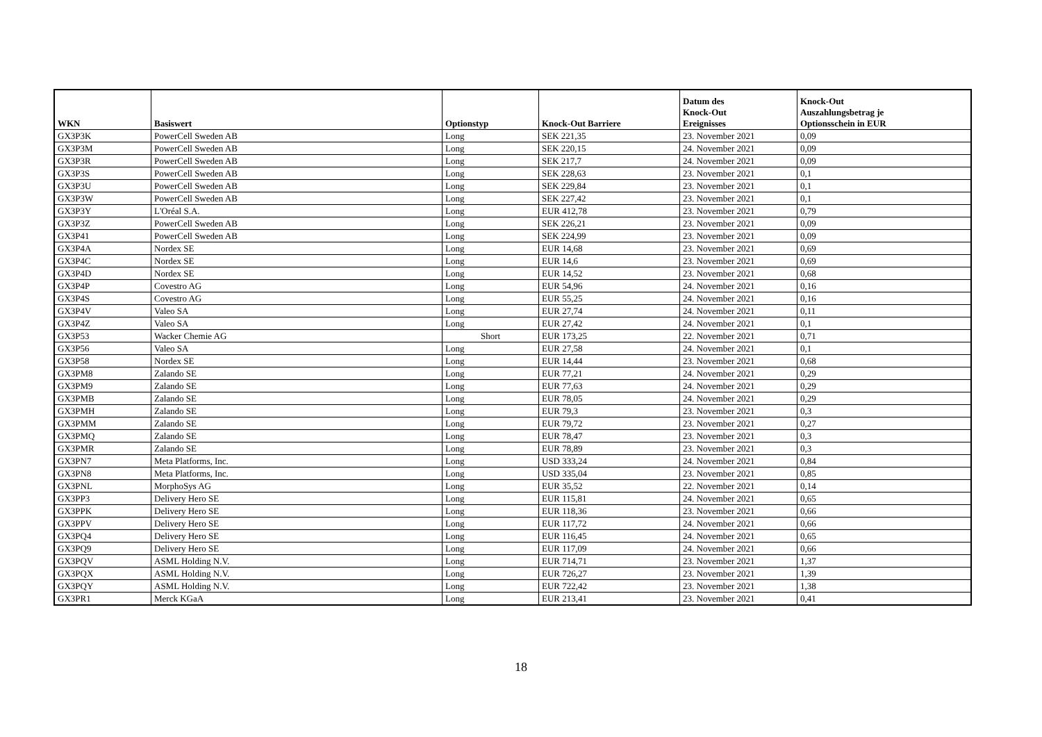| WKN | Basiswert | Optionstyp | Knock-Out Barriere | Datum des Knock-Out Ereignisses | Knock-Out Auszahlungsbetrag je Optionsschein in EUR |
| --- | --- | --- | --- | --- | --- |
| GX3P3K | PowerCell Sweden AB | Long | SEK 221,35 | 23. November 2021 | 0,09 |
| GX3P3M | PowerCell Sweden AB | Long | SEK 220,15 | 24. November 2021 | 0,09 |
| GX3P3R | PowerCell Sweden AB | Long | SEK 217,7 | 24. November 2021 | 0,09 |
| GX3P3S | PowerCell Sweden AB | Long | SEK 228,63 | 23. November 2021 | 0,1 |
| GX3P3U | PowerCell Sweden AB | Long | SEK 229,84 | 23. November 2021 | 0,1 |
| GX3P3W | PowerCell Sweden AB | Long | SEK 227,42 | 23. November 2021 | 0,1 |
| GX3P3Y | L'Oréal S.A. | Long | EUR 412,78 | 23. November 2021 | 0,79 |
| GX3P3Z | PowerCell Sweden AB | Long | SEK 226,21 | 23. November 2021 | 0,09 |
| GX3P41 | PowerCell Sweden AB | Long | SEK 224,99 | 23. November 2021 | 0,09 |
| GX3P4A | Nordex SE | Long | EUR 14,68 | 23. November 2021 | 0,69 |
| GX3P4C | Nordex SE | Long | EUR 14,6 | 23. November 2021 | 0,69 |
| GX3P4D | Nordex SE | Long | EUR 14,52 | 23. November 2021 | 0,68 |
| GX3P4P | Covestro AG | Long | EUR 54,96 | 24. November 2021 | 0,16 |
| GX3P4S | Covestro AG | Long | EUR 55,25 | 24. November 2021 | 0,16 |
| GX3P4V | Valeo SA | Long | EUR 27,74 | 24. November 2021 | 0,11 |
| GX3P4Z | Valeo SA | Long | EUR 27,42 | 24. November 2021 | 0,1 |
| GX3P53 | Wacker Chemie AG | Short | EUR 173,25 | 22. November 2021 | 0,71 |
| GX3P56 | Valeo SA | Long | EUR 27,58 | 24. November 2021 | 0,1 |
| GX3P58 | Nordex SE | Long | EUR 14,44 | 23. November 2021 | 0,68 |
| GX3PM8 | Zalando SE | Long | EUR 77,21 | 24. November 2021 | 0,29 |
| GX3PM9 | Zalando SE | Long | EUR 77,63 | 24. November 2021 | 0,29 |
| GX3PMB | Zalando SE | Long | EUR 78,05 | 24. November 2021 | 0,29 |
| GX3PMH | Zalando SE | Long | EUR 79,3 | 23. November 2021 | 0,3 |
| GX3PMM | Zalando SE | Long | EUR 79,72 | 23. November 2021 | 0,27 |
| GX3PMQ | Zalando SE | Long | EUR 78,47 | 23. November 2021 | 0,3 |
| GX3PMR | Zalando SE | Long | EUR 78,89 | 23. November 2021 | 0,3 |
| GX3PN7 | Meta Platforms, Inc. | Long | USD 333,24 | 24. November 2021 | 0,84 |
| GX3PN8 | Meta Platforms, Inc. | Long | USD 335,04 | 23. November 2021 | 0,85 |
| GX3PNL | MorphoSys AG | Long | EUR 35,52 | 22. November 2021 | 0,14 |
| GX3PP3 | Delivery Hero SE | Long | EUR 115,81 | 24. November 2021 | 0,65 |
| GX3PPK | Delivery Hero SE | Long | EUR 118,36 | 23. November 2021 | 0,66 |
| GX3PPV | Delivery Hero SE | Long | EUR 117,72 | 24. November 2021 | 0,66 |
| GX3PQ4 | Delivery Hero SE | Long | EUR 116,45 | 24. November 2021 | 0,65 |
| GX3PQ9 | Delivery Hero SE | Long | EUR 117,09 | 24. November 2021 | 0,66 |
| GX3PQV | ASML Holding N.V. | Long | EUR 714,71 | 23. November 2021 | 1,37 |
| GX3PQX | ASML Holding N.V. | Long | EUR 726,27 | 23. November 2021 | 1,39 |
| GX3PQY | ASML Holding N.V. | Long | EUR 722,42 | 23. November 2021 | 1,38 |
| GX3PR1 | Merck KGaA | Long | EUR 213,41 | 23. November 2021 | 0,41 |
18